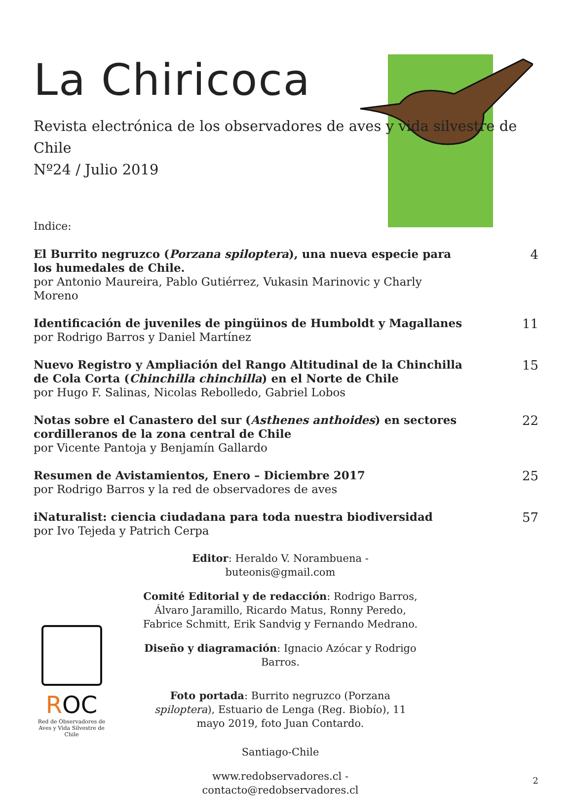La Chiricoca
Revista electrónica de los observadores de aves y vida silvestre de Chile
Nº24 / Julio 2019
Indice:
El Burrito negruzco (Porzana spiloptera), una nueva especie para los humedales de Chile.
por Antonio Maureira, Pablo Gutiérrez, Vukasin Marinovic y Charly Moreno
4
Identificación de juveniles de pingüinos de Humboldt y Magallanes
por Rodrigo Barros y Daniel Martínez
11
Nuevo Registro y Ampliación del Rango Altitudinal de la Chinchilla de Cola Corta (Chinchilla chinchilla) en el Norte de Chile
por Hugo F. Salinas, Nicolas Rebolledo, Gabriel Lobos
15
Notas sobre el Canastero del sur (Asthenes anthoides) en sectores cordilleranos de la zona central de Chile
por Vicente Pantoja y Benjamín Gallardo
22
Resumen de Avistamientos, Enero – Diciembre 2017
por Rodrigo Barros y la red de observadores de aves
25
iNaturalist: ciencia ciudadana para toda nuestra biodiversidad
por Ivo Tejeda y Patrich Cerpa
57
Editor: Heraldo V. Norambuena - buteonis@gmail.com
Comité Editorial y de redacción: Rodrigo Barros, Álvaro Jaramillo, Ricardo Matus, Ronny Peredo, Fabrice Schmitt, Erik Sandvig y Fernando Medrano.
Diseño y diagramación: Ignacio Azócar y Rodrigo Barros.
Foto portada: Burrito negruzco (Porzana spiloptera), Estuario de Lenga (Reg. Biobío), 11 mayo 2019, foto Juan Contardo.
Santiago-Chile
www.redobservadores.cl - contacto@redobservadores.cl
ROC
Red de Observadores de Aves y Vida Silvestre de Chile
2